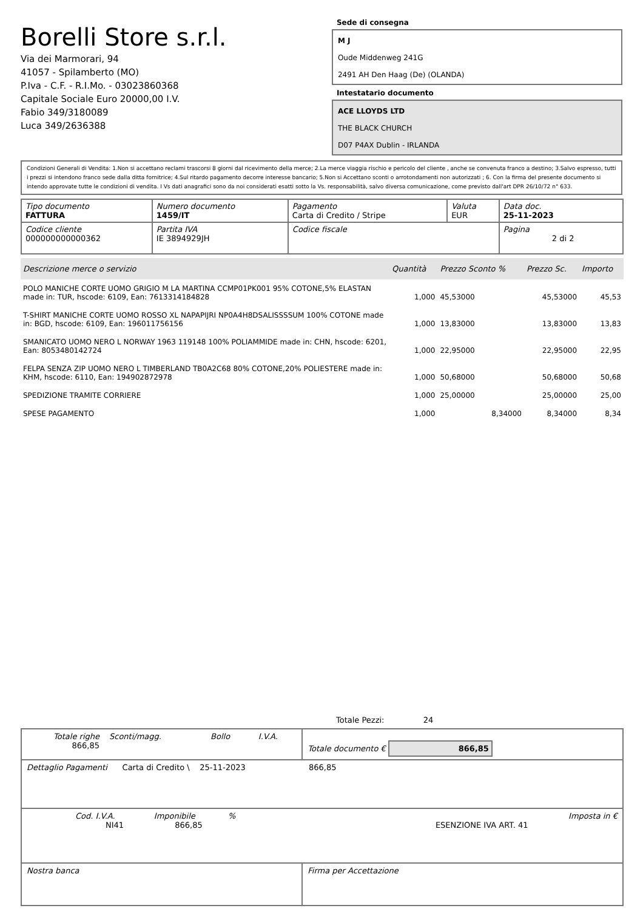Borelli Store s.r.l.
Via dei Marmorari, 94
41057 - Spilamberto (MO)
P.Iva - C.F. - R.I.Mo. - 03023860368
Capitale Sociale Euro 20000,00 I.V.
Fabio 349/3180089
Luca 349/2636388
Sede di consegna
M J
Oude Middenweg 241G
2491 AH Den Haag (De) (OLANDA)
Intestatario documento
ACE LLOYDS LTD
THE BLACK CHURCH
D07 P4AX Dublin - IRLANDA
Condizioni Generali di Vendita: 1.Non si accettano reclami trascorsi 8 giorni dal ricevimento della merce; 2.La merce viaggia rischio e pericolo del cliente , anche se convenuta franco a destino; 3.Salvo espresso, tutti i prezzi si intendono franco sede dalla ditta fornitrice; 4.Sul ritardo pagamento decorre interesse bancario; 5.Non si Accettano sconti o arrotondamenti non autorizzati ; 6. Con la firma del presente documento si intendo approvate tutte le condizioni di vendita. I Vs dati anagrafici sono da noi considerati esatti sotto la Vs. responsabilità, salvo diversa comunicazione, come previsto dall'art DPR 26/10/72 n° 633.
| Tipo documento FATTURA | Numero documento 1459/IT | Pagamento Carta di Credito / Stripe | Valuta EUR | Data doc. 25-11-2023 |
| Codice cliente 000000000000362 | Partita IVA IE 3894929JH | Codice fiscale | | Pagina 2 di 2 |
| Descrizione merce o servizio | Quantità | Prezzo Sconto % | Prezzo Sc. | Importo |
| --- | --- | --- | --- | --- |
| POLO MANICHE CORTE UOMO GRIGIO M LA MARTINA CCMP01PK001 95% COTONE,5% ELASTAN made in: TUR, hscode: 6109, Ean: 7613314184828 | 1,000 | 45,53000 | 45,53000 | 45,53 |
| T-SHIRT MANICHE CORTE UOMO ROSSO XL NAPAPIJRI NP0A4H8DSALISSSSUM 100% COTONE made in: BGD, hscode: 6109, Ean: 196011756156 | 1,000 | 13,83000 | 13,83000 | 13,83 |
| SMANICATO UOMO NERO L NORWAY 1963 119148 100% POLIAMMIDE made in: CHN, hscode: 6201, Ean: 8053480142724 | 1,000 | 22,95000 | 22,95000 | 22,95 |
| FELPA SENZA ZIP UOMO NERO L TIMBERLAND TB0A2C68 80% COTONE,20% POLIESTERE made in: KHM, hscode: 6110, Ean: 194902872978 | 1,000 | 50,68000 | 50,68000 | 50,68 |
| SPEDIZIONE TRAMITE CORRIERE | 1,000 | 25,00000 | 25,00000 | 25,00 |
| SPESE PAGAMENTO | 1,000 | 8,34000 | 8,34000 | 8,34 |
Totale Pezzi: 24
| Totale righe 866,85 | Sconti/magg. | Bollo | I.V.A. | Totale documento € 866,85 |
| Dettaglio Pagamenti Carta di Credito \ 25-11-2023 866,85 | | | | |
| Cod. I.V.A. Imponibile % Imposta in € NI41 866,85 ESENZIONE IVA ART. 41 | | | | |
| Nostra banca | | | | Firma per Accettazione |
: